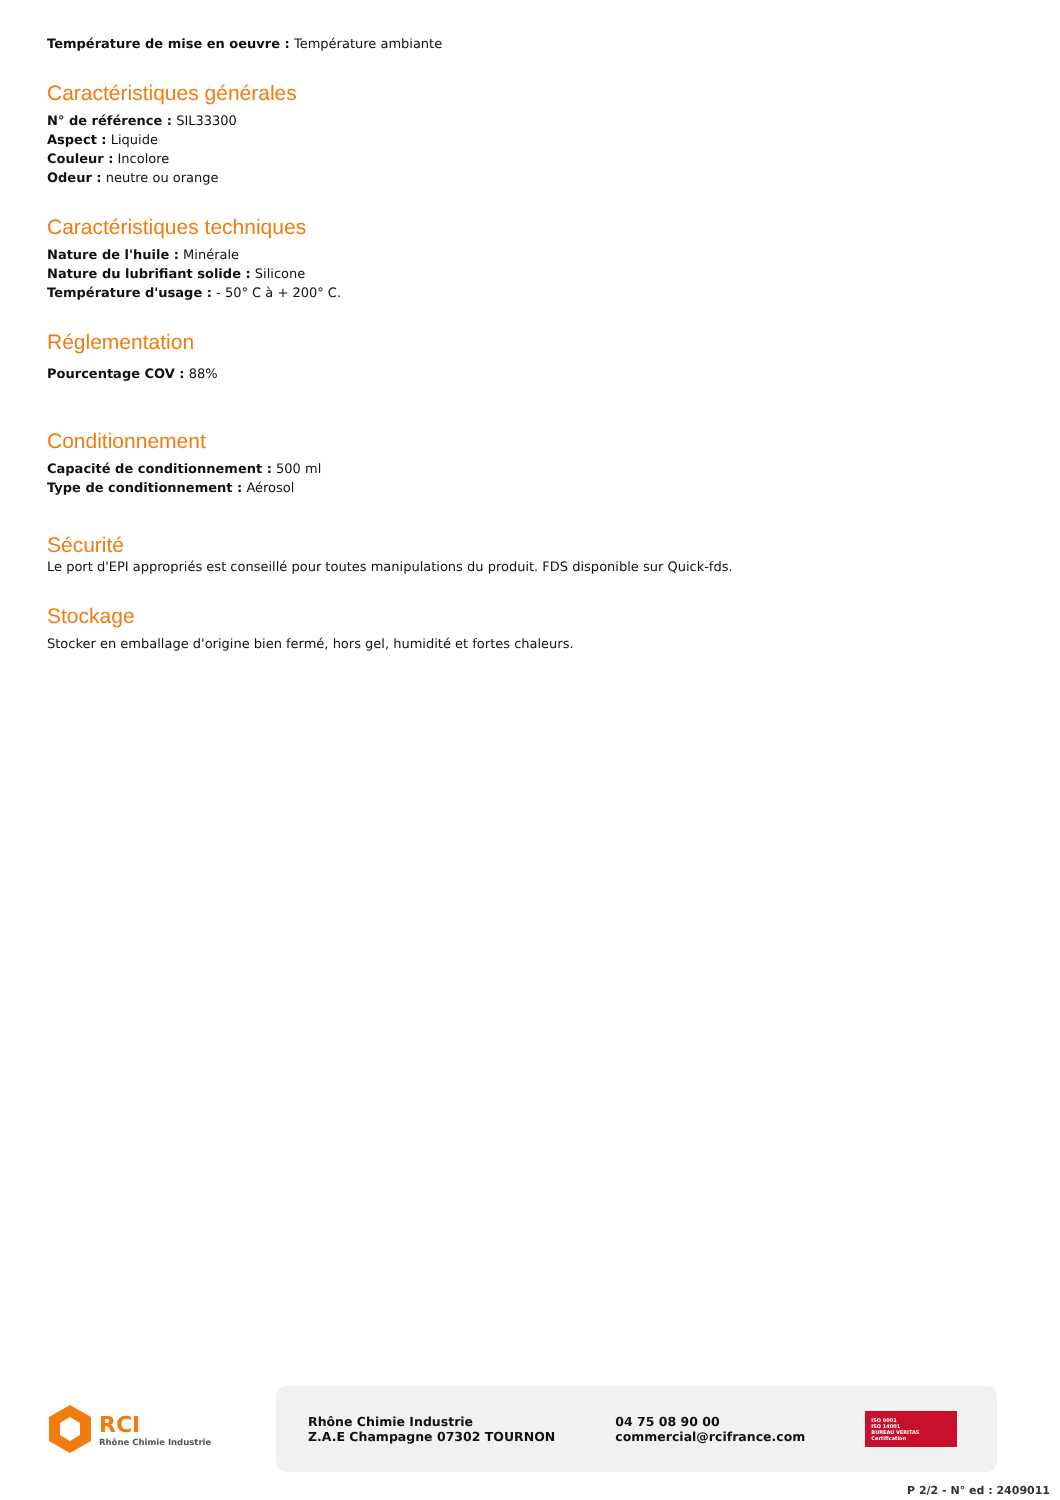Température de mise en oeuvre : Température ambiante
Caractéristiques générales
N° de référence : SIL33300
Aspect : Liquide
Couleur : Incolore
Odeur : neutre ou orange
Caractéristiques techniques
Nature de l'huile : Minérale
Nature du lubrifiant solide : Silicone
Température d'usage : - 50° C à + 200° C.
Réglementation
Pourcentage COV : 88%
Conditionnement
Capacité de conditionnement : 500 ml
Type de conditionnement : Aérosol
Sécurité
Le port d'EPI appropriés est conseillé pour toutes manipulations du produit. FDS disponible sur Quick-fds.
Stockage
Stocker en emballage d'origine bien fermé, hors gel, humidité et fortes chaleurs.
RCI
Rhône Chimie Industrie
Rhône Chimie Industrie
Z.A.E Champagne 07302 TOURNON
04 75 08 90 00
commercial@rcifrance.com
ISO 9001
ISO 14001
BUREAU VERITAS
Certification
P 2/2 - N° ed : 2409011